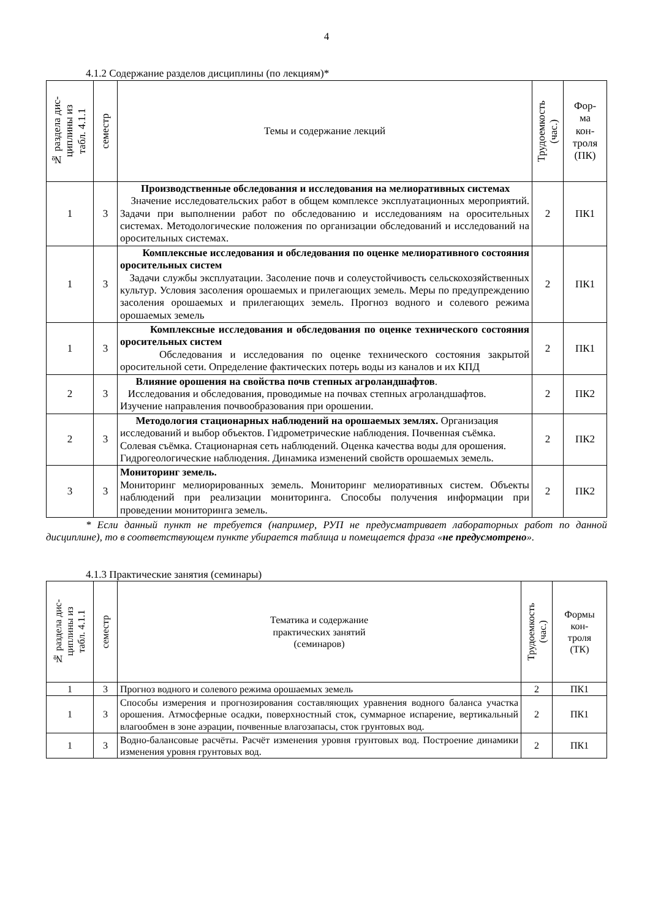4
4.1.2 Содержание разделов дисциплины (по лекциям)*
| № раздела дис- циплины из табл. 4.1.1 | семестр | Темы и содержание лекций | Трудоемкость (час.) | Фор- ма кон- троля (ПК) |
| --- | --- | --- | --- | --- |
| 1 | 3 | Производственные обследования и исследования на мелиоративных системах Значение исследовательских работ в общем комплексе эксплуатационных мероприятий. Задачи при выполнении работ по обследованию и исследованиям на оросительных системах. Методологические положения по организации обследований и исследований на оросительных системах. | 2 | ПК1 |
| 1 | 3 | Комплексные исследования и обследования по оценке мелиоративного состояния оросительных систем Задачи службы эксплуатации. Засоление почв и солеустойчивость сельскохозяйственных культур. Условия засоления орошаемых и прилегающих земель. Меры по предупреждению засоления орошаемых и прилегающих земель. Прогноз водного и солевого режима орошаемых земель | 2 | ПК1 |
| 1 | 3 | Комплексные исследования и обследования по оценке технического состояния оросительных систем Обследования и исследования по оценке технического состояния закрытой оросительной сети. Определение фактических потерь воды из каналов и их КПД | 2 | ПК1 |
| 2 | 3 | Влияние орошения на свойства почв степных агроландшафтов . Исследования и обследования, проводимые на почвах степных агроландшафтов. Изучение направления почвообразования при орошении. | 2 | ПК2 |
| 2 | 3 | Методология стационарных наблюдений на орошаемых землях. Организация исследований и выбор объектов. Гидрометрические наблюдения. Почвенная съёмка. Солевая съёмка. Стационарная сеть наблюдений. Оценка качества воды для орошения. Гидрогеологические наблюдения. Динамика изменений свойств орошаемых земель. | 2 | ПК2 |
| 3 | 3 | Мониторинг земель. Мониторинг мелиорированных земель. Мониторинг мелиоративных систем. Объекты наблюдений при реализации мониторинга. Способы получения информации при проведении мониторинга земель. | 2 | ПК2 |
* Если данный пункт не требуется (например, РУП не предусматривает лабораторных работ по данной дисциплине), то в соответствующем пункте убирается таблица и помещается фраза «не предусмотрено».
4.1.3 Практические занятия (семинары)
| № раздела дис- циплины из табл. 4.1.1 | семестр | Тематика и содержание практических занятий (семинаров) | Трудоемкость (час.) | Формы кон- троля (ТК) |
| --- | --- | --- | --- | --- |
| 1 | 3 | Прогноз водного и солевого режима орошаемых земель | 2 | ПК1 |
| 1 | 3 | Способы измерения и прогнозирования составляющих уравнения водного баланса участка орошения. Атмосферные осадки, поверхностный сток, суммарное испарение, вертикальный влагообмен в зоне аэрации, почвенные влагозапасы, сток грунтовых вод. | 2 | ПК1 |
| 1 | 3 | Водно-балансовые расчёты. Расчёт изменения уровня грунтовых вод. Построение динамики изменения уровня грунтовых вод. | 2 | ПК1 |